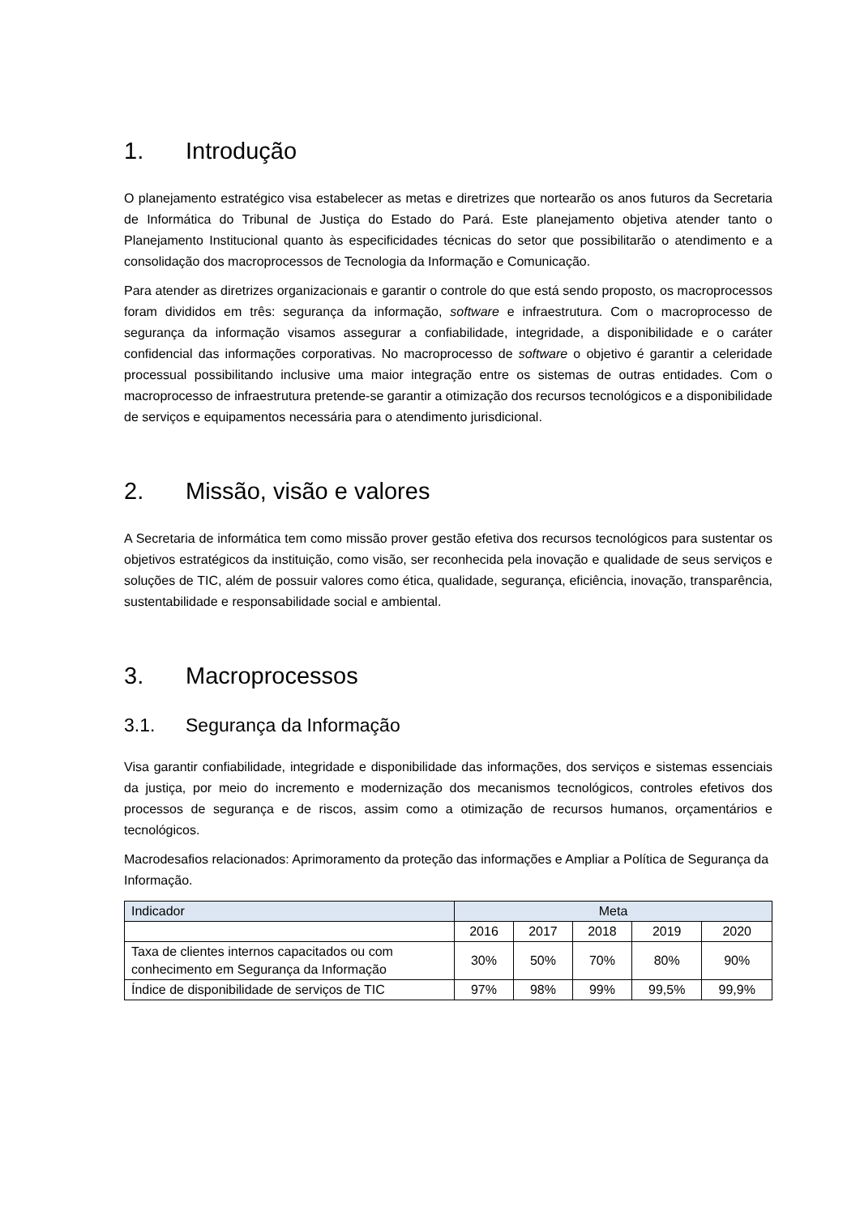1. Introdução
O planejamento estratégico visa estabelecer as metas e diretrizes que nortearão os anos futuros da Secretaria de Informática do Tribunal de Justiça do Estado do Pará. Este planejamento objetiva atender tanto o Planejamento Institucional quanto às especificidades técnicas do setor que possibilitarão o atendimento e a consolidação dos macroprocessos de Tecnologia da Informação e Comunicação.
Para atender as diretrizes organizacionais e garantir o controle do que está sendo proposto, os macroprocessos foram divididos em três: segurança da informação, software e infraestrutura. Com o macroprocesso de segurança da informação visamos assegurar a confiabilidade, integridade, a disponibilidade e o caráter confidencial das informações corporativas. No macroprocesso de software o objetivo é garantir a celeridade processual possibilitando inclusive uma maior integração entre os sistemas de outras entidades. Com o macroprocesso de infraestrutura pretende-se garantir a otimização dos recursos tecnológicos e a disponibilidade de serviços e equipamentos necessária para o atendimento jurisdicional.
2. Missão, visão e valores
A Secretaria de informática tem como missão prover gestão efetiva dos recursos tecnológicos para sustentar os objetivos estratégicos da instituição, como visão, ser reconhecida pela inovação e qualidade de seus serviços e soluções de TIC, além de possuir valores como ética, qualidade, segurança, eficiência, inovação, transparência, sustentabilidade e responsabilidade social e ambiental.
3. Macroprocessos
3.1. Segurança da Informação
Visa garantir confiabilidade, integridade e disponibilidade das informações, dos serviços e sistemas essenciais da justiça, por meio do incremento e modernização dos mecanismos tecnológicos, controles efetivos dos processos de segurança e de riscos, assim como a otimização de recursos humanos, orçamentários e tecnológicos.
Macrodesafios relacionados: Aprimoramento da proteção das informações e Ampliar a Política de Segurança da Informação.
| Indicador | Meta | | | | |
| --- | --- | --- | --- | --- | --- |
| | 2016 | 2017 | 2018 | 2019 | 2020 |
| Taxa de clientes internos capacitados ou com conhecimento em Segurança da Informação | 30% | 50% | 70% | 80% | 90% |
| Índice de disponibilidade de serviços de TIC | 97% | 98% | 99% | 99,5% | 99,9% |